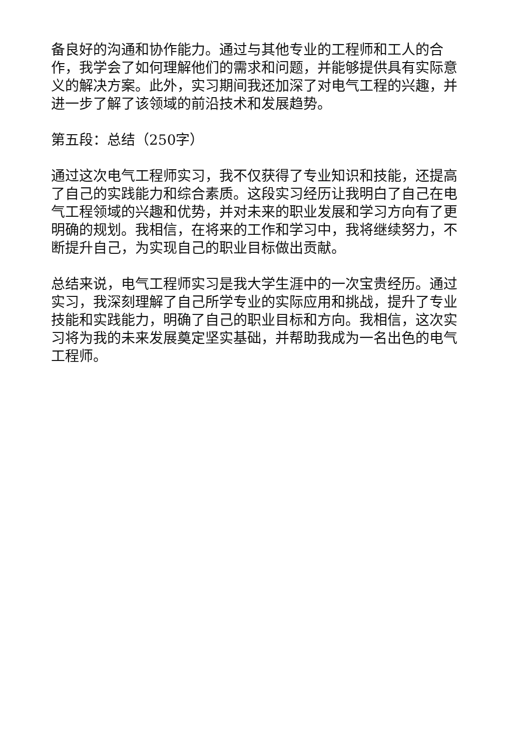备良好的沟通和协作能力。通过与其他专业的工程师和工人的合作，我学会了如何理解他们的需求和问题，并能够提供具有实际意义的解决方案。此外，实习期间我还加深了对电气工程的兴趣，并进一步了解了该领域的前沿技术和发展趋势。
第五段：总结（250字）
通过这次电气工程师实习，我不仅获得了专业知识和技能，还提高了自己的实践能力和综合素质。这段实习经历让我明白了自己在电气工程领域的兴趣和优势，并对未来的职业发展和学习方向有了更明确的规划。我相信，在将来的工作和学习中，我将继续努力，不断提升自己，为实现自己的职业目标做出贡献。
总结来说，电气工程师实习是我大学生涯中的一次宝贵经历。通过实习，我深刻理解了自己所学专业的实际应用和挑战，提升了专业技能和实践能力，明确了自己的职业目标和方向。我相信，这次实习将为我的未来发展奠定坚实基础，并帮助我成为一名出色的电气工程师。